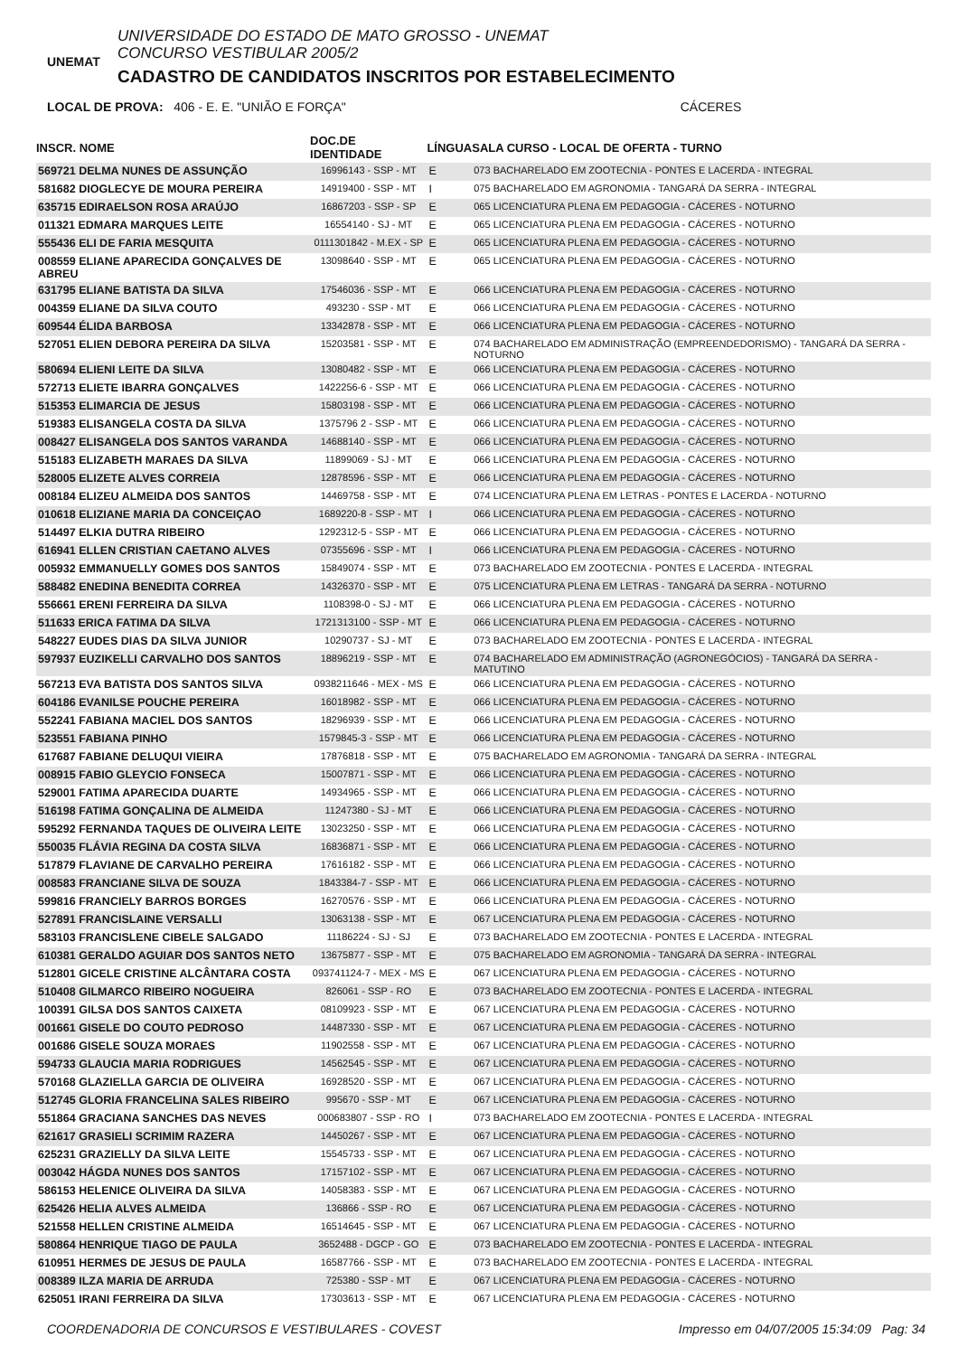UNEMAT
UNIVERSIDADE DO ESTADO DE MATO GROSSO - UNEMAT
CONCURSO VESTIBULAR 2005/2
CADASTRO DE CANDIDATOS INSCRITOS POR ESTABELECIMENTO
LOCAL DE PROVA: 406 - E. E. "UNIÃO E FORÇA" CÁCERES
| INSCR. NOME | DOC.DE IDENTIDADE | LÍNGUA | SALA CURSO - LOCAL DE OFERTA - TURNO |
| --- | --- | --- | --- |
| 569721 DELMA NUNES DE ASSUNÇÃO | 16996143 - SSP - MT | E | 073 BACHARELADO EM ZOOTECNIA - PONTES E LACERDA - INTEGRAL |
| 581682 DIOGLECYE DE MOURA PEREIRA | 14919400 - SSP - MT | I | 075 BACHARELADO EM AGRONOMIA - TANGARÁ DA SERRA - INTEGRAL |
| 635715 EDIRAELSON ROSA ARAÚJO | 16867203 - SSP - SP | E | 065 LICENCIATURA PLENA EM PEDAGOGIA - CÁCERES - NOTURNO |
| 011321 EDMARA MARQUES LEITE | 16554140 - SJ - MT | E | 065 LICENCIATURA PLENA EM PEDAGOGIA - CÁCERES - NOTURNO |
| 555436 ELI DE FARIA MESQUITA | 0111301842 - M.EX - SP | E | 065 LICENCIATURA PLENA EM PEDAGOGIA - CÁCERES - NOTURNO |
| 008559 ELIANE APARECIDA GONÇALVES DE ABREU | 13098640 - SSP - MT | E | 065 LICENCIATURA PLENA EM PEDAGOGIA - CÁCERES - NOTURNO |
| 631795 ELIANE BATISTA DA SILVA | 17546036 - SSP - MT | E | 066 LICENCIATURA PLENA EM PEDAGOGIA - CÁCERES - NOTURNO |
| 004359 ELIANE DA SILVA COUTO | 493230 - SSP - MT | E | 066 LICENCIATURA PLENA EM PEDAGOGIA - CÁCERES - NOTURNO |
| 609544 ÉLIDA BARBOSA | 13342878 - SSP - MT | E | 066 LICENCIATURA PLENA EM PEDAGOGIA - CÁCERES - NOTURNO |
| 527051 ELIEN DEBORA PEREIRA DA SILVA | 15203581 - SSP - MT | E | 074 BACHARELADO EM ADMINISTRAÇÃO (EMPREENDEDORISMO) - TANGARÁ DA SERRA - NOTURNO |
| 580694 ELIENI LEITE DA SILVA | 13080482 - SSP - MT | E | 066 LICENCIATURA PLENA EM PEDAGOGIA - CÁCERES - NOTURNO |
| 572713 ELIETE IBARRA GONÇALVES | 1422256-6 - SSP - MT | E | 066 LICENCIATURA PLENA EM PEDAGOGIA - CÁCERES - NOTURNO |
| 515353 ELIMARCIA DE JESUS | 15803198 - SSP - MT | E | 066 LICENCIATURA PLENA EM PEDAGOGIA - CÁCERES - NOTURNO |
| 519383 ELISANGELA COSTA DA SILVA | 1375796 2 - SSP - MT | E | 066 LICENCIATURA PLENA EM PEDAGOGIA - CÁCERES - NOTURNO |
| 008427 ELISANGELA DOS SANTOS VARANDA | 14688140 - SSP - MT | E | 066 LICENCIATURA PLENA EM PEDAGOGIA - CÁCERES - NOTURNO |
| 515183 ELIZABETH MARAES DA SILVA | 11899069 - SJ - MT | E | 066 LICENCIATURA PLENA EM PEDAGOGIA - CÁCERES - NOTURNO |
| 528005 ELIZETE ALVES CORREIA | 12878596 - SSP - MT | E | 066 LICENCIATURA PLENA EM PEDAGOGIA - CÁCERES - NOTURNO |
| 008184 ELIZEU ALMEIDA DOS SANTOS | 14469758 - SSP - MT | E | 074 LICENCIATURA PLENA EM LETRAS - PONTES E LACERDA - NOTURNO |
| 010618 ELIZIANE MARIA DA CONCEIÇAO | 1689220-8 - SSP - MT | I | 066 LICENCIATURA PLENA EM PEDAGOGIA - CÁCERES - NOTURNO |
| 514497 ELKIA DUTRA RIBEIRO | 1292312-5 - SSP - MT | E | 066 LICENCIATURA PLENA EM PEDAGOGIA - CÁCERES - NOTURNO |
| 616941 ELLEN CRISTIAN CAETANO ALVES | 07355696 - SSP - MT | I | 066 LICENCIATURA PLENA EM PEDAGOGIA - CÁCERES - NOTURNO |
| 005932 EMMANUELLY GOMES DOS SANTOS | 15849074 - SSP - MT | E | 073 BACHARELADO EM ZOOTECNIA - PONTES E LACERDA - INTEGRAL |
| 588482 ENEDINA BENEDITA CORREA | 14326370 - SSP - MT | E | 075 LICENCIATURA PLENA EM LETRAS - TANGARÁ DA SERRA - NOTURNO |
| 556661 ERENI FERREIRA DA SILVA | 1108398-0 - SJ - MT | E | 066 LICENCIATURA PLENA EM PEDAGOGIA - CÁCERES - NOTURNO |
| 511633 ERICA FATIMA DA SILVA | 1721313100 - SSP - MT | E | 066 LICENCIATURA PLENA EM PEDAGOGIA - CÁCERES - NOTURNO |
| 548227 EUDES DIAS DA SILVA JUNIOR | 10290737 - SJ - MT | E | 073 BACHARELADO EM ZOOTECNIA - PONTES E LACERDA - INTEGRAL |
| 597937 EUZIKELLI CARVALHO DOS SANTOS | 18896219 - SSP - MT | E | 074 BACHARELADO EM ADMINISTRAÇÃO (AGRONEGÓCIOS) - TANGARÁ DA SERRA - MATUTINO |
| 567213 EVA BATISTA DOS SANTOS SILVA | 0938211646 - MEX - MS | E | 066 LICENCIATURA PLENA EM PEDAGOGIA - CÁCERES - NOTURNO |
| 604186 EVANILSE POUCHE PEREIRA | 16018982 - SSP - MT | E | 066 LICENCIATURA PLENA EM PEDAGOGIA - CÁCERES - NOTURNO |
| 552241 FABIANA MACIEL DOS SANTOS | 18296939 - SSP - MT | E | 066 LICENCIATURA PLENA EM PEDAGOGIA - CÁCERES - NOTURNO |
| 523551 FABIANA PINHO | 1579845-3 - SSP - MT | E | 066 LICENCIATURA PLENA EM PEDAGOGIA - CÁCERES - NOTURNO |
| 617687 FABIANE DELUQUI VIEIRA | 17876818 - SSP - MT | E | 075 BACHARELADO EM AGRONOMIA - TANGARÁ DA SERRA - INTEGRAL |
| 008915 FABIO GLEYCIO FONSECA | 15007871 - SSP - MT | E | 066 LICENCIATURA PLENA EM PEDAGOGIA - CÁCERES - NOTURNO |
| 529001 FATIMA APARECIDA DUARTE | 14934965 - SSP - MT | E | 066 LICENCIATURA PLENA EM PEDAGOGIA - CÁCERES - NOTURNO |
| 516198 FATIMA GONÇALINA DE ALMEIDA | 11247380 - SJ - MT | E | 066 LICENCIATURA PLENA EM PEDAGOGIA - CÁCERES - NOTURNO |
| 595292 FERNANDA TAQUES DE OLIVEIRA LEITE | 13023250 - SSP - MT | E | 066 LICENCIATURA PLENA EM PEDAGOGIA - CÁCERES - NOTURNO |
| 550035 FLÁVIA REGINA DA COSTA SILVA | 16836871 - SSP - MT | E | 066 LICENCIATURA PLENA EM PEDAGOGIA - CÁCERES - NOTURNO |
| 517879 FLAVIANE DE CARVALHO PEREIRA | 17616182 - SSP - MT | E | 066 LICENCIATURA PLENA EM PEDAGOGIA - CÁCERES - NOTURNO |
| 008583 FRANCIANE SILVA DE SOUZA | 1843384-7 - SSP - MT | E | 066 LICENCIATURA PLENA EM PEDAGOGIA - CÁCERES - NOTURNO |
| 599816 FRANCIELY BARROS BORGES | 16270576 - SSP - MT | E | 066 LICENCIATURA PLENA EM PEDAGOGIA - CÁCERES - NOTURNO |
| 527891 FRANCISLAINE VERSALLI | 13063138 - SSP - MT | E | 067 LICENCIATURA PLENA EM PEDAGOGIA - CÁCERES - NOTURNO |
| 583103 FRANCISLENE CIBELE SALGADO | 11186224 - SJ - SJ | E | 073 BACHARELADO EM ZOOTECNIA - PONTES E LACERDA - INTEGRAL |
| 610381 GERALDO AGUIAR DOS SANTOS NETO | 13675877 - SSP - MT | E | 075 BACHARELADO EM AGRONOMIA - TANGARÁ DA SERRA - INTEGRAL |
| 512801 GICELE CRISTINE ALCÂNTARA COSTA | 093741124-7 - MEX - MS | E | 067 LICENCIATURA PLENA EM PEDAGOGIA - CÁCERES - NOTURNO |
| 510408 GILMARCO RIBEIRO NOGUEIRA | 826061 - SSP - RO | E | 073 BACHARELADO EM ZOOTECNIA - PONTES E LACERDA - INTEGRAL |
| 100391 GILSA DOS SANTOS CAIXETA | 08109923 - SSP - MT | E | 067 LICENCIATURA PLENA EM PEDAGOGIA - CÁCERES - NOTURNO |
| 001661 GISELE DO COUTO PEDROSO | 14487330 - SSP - MT | E | 067 LICENCIATURA PLENA EM PEDAGOGIA - CÁCERES - NOTURNO |
| 001686 GISELE SOUZA MORAES | 11902558 - SSP - MT | E | 067 LICENCIATURA PLENA EM PEDAGOGIA - CÁCERES - NOTURNO |
| 594733 GLAUCIA MARIA RODRIGUES | 14562545 - SSP - MT | E | 067 LICENCIATURA PLENA EM PEDAGOGIA - CÁCERES - NOTURNO |
| 570168 GLAZIELLA GARCIA DE OLIVEIRA | 16928520 - SSP - MT | E | 067 LICENCIATURA PLENA EM PEDAGOGIA - CÁCERES - NOTURNO |
| 512745 GLORIA FRANCELINA SALES RIBEIRO | 995670 - SSP - MT | E | 067 LICENCIATURA PLENA EM PEDAGOGIA - CÁCERES - NOTURNO |
| 551864 GRACIANA SANCHES DAS NEVES | 000683807 - SSP - RO | I | 073 BACHARELADO EM ZOOTECNIA - PONTES E LACERDA - INTEGRAL |
| 621617 GRASIELI SCRIMIM RAZERA | 14450267 - SSP - MT | E | 067 LICENCIATURA PLENA EM PEDAGOGIA - CÁCERES - NOTURNO |
| 625231 GRAZIELLY DA SILVA LEITE | 15545733 - SSP - MT | E | 067 LICENCIATURA PLENA EM PEDAGOGIA - CÁCERES - NOTURNO |
| 003042 HÁGDA NUNES DOS SANTOS | 17157102 - SSP - MT | E | 067 LICENCIATURA PLENA EM PEDAGOGIA - CÁCERES - NOTURNO |
| 586153 HELENICE OLIVEIRA DA SILVA | 14058383 - SSP - MT | E | 067 LICENCIATURA PLENA EM PEDAGOGIA - CÁCERES - NOTURNO |
| 625426 HELIA ALVES ALMEIDA | 136866 - SSP - RO | E | 067 LICENCIATURA PLENA EM PEDAGOGIA - CÁCERES - NOTURNO |
| 521558 HELLEN CRISTINE ALMEIDA | 16514645 - SSP - MT | E | 067 LICENCIATURA PLENA EM PEDAGOGIA - CÁCERES - NOTURNO |
| 580864 HENRIQUE TIAGO DE PAULA | 3652488 - DGCP - GO | E | 073 BACHARELADO EM ZOOTECNIA - PONTES E LACERDA - INTEGRAL |
| 610951 HERMES DE JESUS DE PAULA | 16587766 - SSP - MT | E | 073 BACHARELADO EM ZOOTECNIA - PONTES E LACERDA - INTEGRAL |
| 008389 ILZA MARIA DE ARRUDA | 725380 - SSP - MT | E | 067 LICENCIATURA PLENA EM PEDAGOGIA - CÁCERES - NOTURNO |
| 625051 IRANI FERREIRA DA SILVA | 17303613 - SSP - MT | E | 067 LICENCIATURA PLENA EM PEDAGOGIA - CÁCERES - NOTURNO |
COORDENADORIA DE CONCURSOS E VESTIBULARES - COVEST Impresso em 04/07/2005 15:34:09 Pag: 34